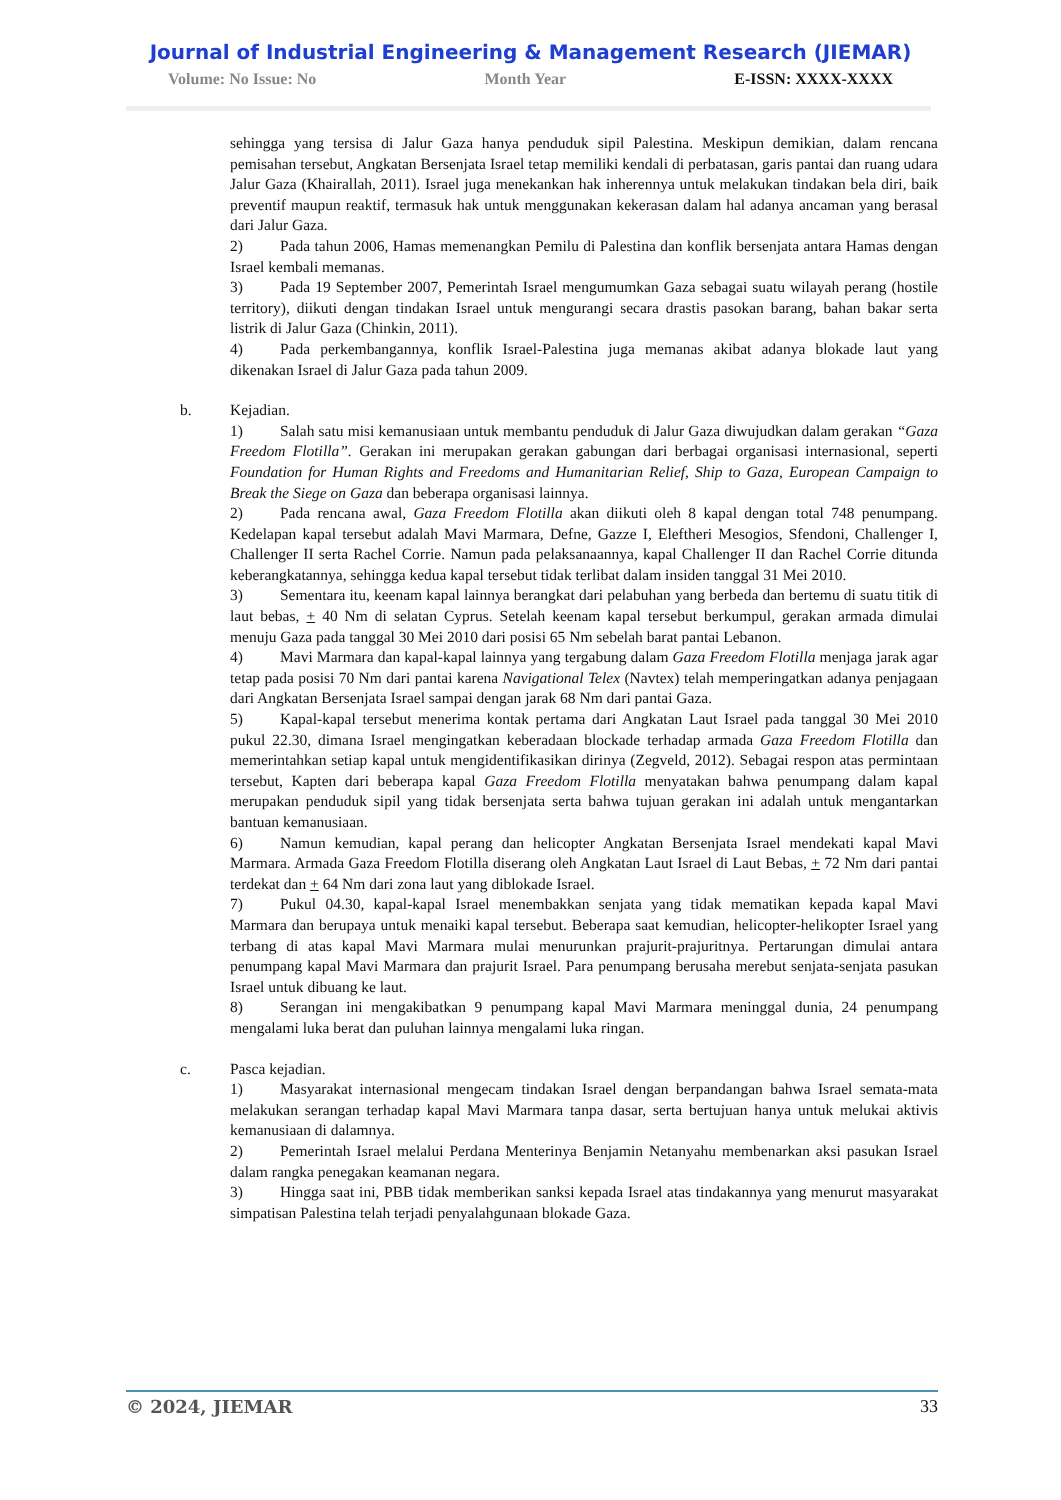Journal of Industrial Engineering & Management Research (JIEMAR)
Volume: No Issue: No Month Year E-ISSN: XXXX-XXXX
sehingga yang tersisa di Jalur Gaza hanya penduduk sipil Palestina. Meskipun demikian, dalam rencana pemisahan tersebut, Angkatan Bersenjata Israel tetap memiliki kendali di perbatasan, garis pantai dan ruang udara Jalur Gaza (Khairallah, 2011). Israel juga menekankan hak inherennya untuk melakukan tindakan bela diri, baik preventif maupun reaktif, termasuk hak untuk menggunakan kekerasan dalam hal adanya ancaman yang berasal dari Jalur Gaza.
2) Pada tahun 2006, Hamas memenangkan Pemilu di Palestina dan konflik bersenjata antara Hamas dengan Israel kembali memanas.
3) Pada 19 September 2007, Pemerintah Israel mengumumkan Gaza sebagai suatu wilayah perang (hostile territory), diikuti dengan tindakan Israel untuk mengurangi secara drastis pasokan barang, bahan bakar serta listrik di Jalur Gaza (Chinkin, 2011).
4) Pada perkembangannya, konflik Israel-Palestina juga memanas akibat adanya blokade laut yang dikenakan Israel di Jalur Gaza pada tahun 2009.
b. Kejadian.
1) Salah satu misi kemanusiaan untuk membantu penduduk di Jalur Gaza diwujudkan dalam gerakan “Gaza Freedom Flotilla”. Gerakan ini merupakan gerakan gabungan dari berbagai organisasi internasional, seperti Foundation for Human Rights and Freedoms and Humanitarian Relief, Ship to Gaza, European Campaign to Break the Siege on Gaza dan beberapa organisasi lainnya.
2) Pada rencana awal, Gaza Freedom Flotilla akan diikuti oleh 8 kapal dengan total 748 penumpang. Kedelapan kapal tersebut adalah Mavi Marmara, Defne, Gazze I, Eleftheri Mesogios, Sfendoni, Challenger I, Challenger II serta Rachel Corrie. Namun pada pelaksanaannya, kapal Challenger II dan Rachel Corrie ditunda keberangkatannya, sehingga kedua kapal tersebut tidak terlibat dalam insiden tanggal 31 Mei 2010.
3) Sementara itu, keenam kapal lainnya berangkat dari pelabuhan yang berbeda dan bertemu di suatu titik di laut bebas, + 40 Nm di selatan Cyprus. Setelah keenam kapal tersebut berkumpul, gerakan armada dimulai menuju Gaza pada tanggal 30 Mei 2010 dari posisi 65 Nm sebelah barat pantai Lebanon.
4) Mavi Marmara dan kapal-kapal lainnya yang tergabung dalam Gaza Freedom Flotilla menjaga jarak agar tetap pada posisi 70 Nm dari pantai karena Navigational Telex (Navtex) telah memperingatkan adanya penjagaan dari Angkatan Bersenjata Israel sampai dengan jarak 68 Nm dari pantai Gaza.
5) Kapal-kapal tersebut menerima kontak pertama dari Angkatan Laut Israel pada tanggal 30 Mei 2010 pukul 22.30, dimana Israel mengingatkan keberadaan blockade terhadap armada Gaza Freedom Flotilla dan memerintahkan setiap kapal untuk mengidentifikasikan dirinya (Zegveld, 2012). Sebagai respon atas permintaan tersebut, Kapten dari beberapa kapal Gaza Freedom Flotilla menyatakan bahwa penumpang dalam kapal merupakan penduduk sipil yang tidak bersenjata serta bahwa tujuan gerakan ini adalah untuk mengantarkan bantuan kemanusiaan.
6) Namun kemudian, kapal perang dan helicopter Angkatan Bersenjata Israel mendekati kapal Mavi Marmara. Armada Gaza Freedom Flotilla diserang oleh Angkatan Laut Israel di Laut Bebas, + 72 Nm dari pantai terdekat dan + 64 Nm dari zona laut yang diblokade Israel.
7) Pukul 04.30, kapal-kapal Israel menembakkan senjata yang tidak mematikan kepada kapal Mavi Marmara dan berupaya untuk menaiki kapal tersebut. Beberapa saat kemudian, helicopter-helikopter Israel yang terbang di atas kapal Mavi Marmara mulai menurunkan prajurit-prajuritnya. Pertarungan dimulai antara penumpang kapal Mavi Marmara dan prajurit Israel. Para penumpang berusaha merebut senjata-senjata pasukan Israel untuk dibuang ke laut.
8) Serangan ini mengakibatkan 9 penumpang kapal Mavi Marmara meninggal dunia, 24 penumpang mengalami luka berat dan puluhan lainnya mengalami luka ringan.
c. Pasca kejadian.
1) Masyarakat internasional mengecam tindakan Israel dengan berpandangan bahwa Israel semata-mata melakukan serangan terhadap kapal Mavi Marmara tanpa dasar, serta bertujuan hanya untuk melukai aktivis kemanusiaan di dalamnya.
2) Pemerintah Israel melalui Perdana Menterinya Benjamin Netanyahu membenarkan aksi pasukan Israel dalam rangka penegakan keamanan negara.
3) Hingga saat ini, PBB tidak memberikan sanksi kepada Israel atas tindakannya yang menurut masyarakat simpatisan Palestina telah terjadi penyalahgunaan blokade Gaza.
© 2024, JIEMAR 33